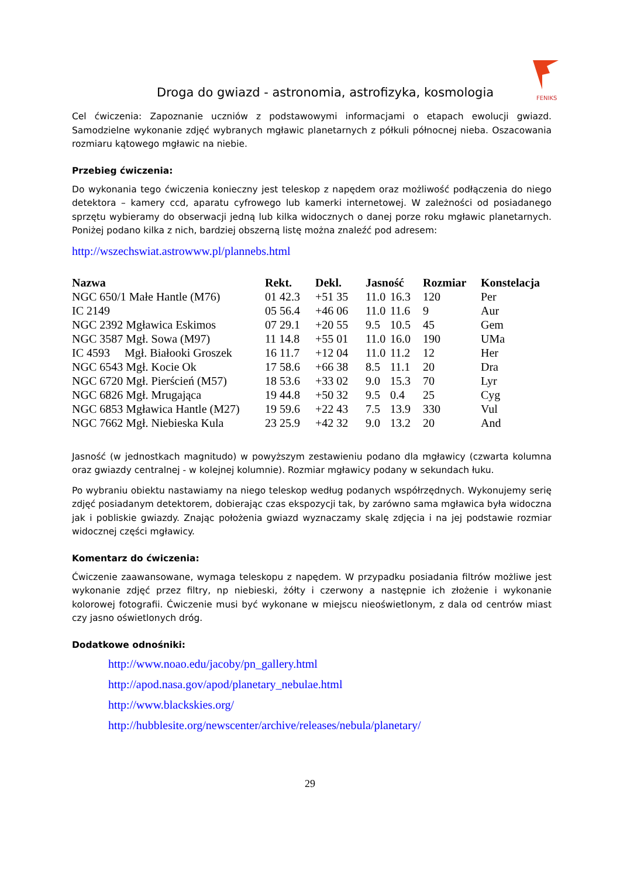FENIKS
Droga do gwiazd - astronomia, astrofizyka, kosmologia
Cel ćwiczenia: Zapoznanie uczniów z podstawowymi informacjami o etapach ewolucji gwiazd. Samodzielne wykonanie zdjęć wybranych mgławic planetarnych z półkuli północnej nieba. Oszacowania rozmiaru kątowego mgławic na niebie.
Przebieg ćwiczenia:
Do wykonania tego ćwiczenia konieczny jest teleskop z napędem oraz możliwość podłączenia do niego detektora – kamery ccd, aparatu cyfrowego lub kamerki internetowej. W zależności od posiadanego sprzętu wybieramy do obserwacji jedną lub kilka widocznych o danej porze roku mgławic planetarnych. Poniżej podano kilka z nich, bardziej obszerną listę można znaleźć pod adresem:
http://wszechswiat.astrowww.pl/plannebs.html
| Nazwa | Rekt. | Dekl. | Jasność | | Rozmiar | Konstelacja |
| --- | --- | --- | --- | --- | --- | --- |
| NGC 650/1 Małe Hantle (M76) | 01 42.3 | +51 35 | 11.0 | 16.3 | 120 | Per |
| IC 2149 | 05 56.4 | +46 06 | 11.0 | 11.6 | 9 | Aur |
| NGC 2392 Mgławica Eskimos | 07 29.1 | +20 55 | 9.5 | 10.5 | 45 | Gem |
| NGC 3587 Mgł. Sowa (M97) | 11 14.8 | +55 01 | 11.0 | 16.0 | 190 | UMa |
| IC 4593 Mgł. Białooki Groszek | 16 11.7 | +12 04 | 11.0 | 11.2 | 12 | Her |
| NGC 6543 Mgł. Kocie Ok | 17 58.6 | +66 38 | 8.5 | 11.1 | 20 | Dra |
| NGC 6720 Mgł. Pierścień (M57) | 18 53.6 | +33 02 | 9.0 | 15.3 | 70 | Lyr |
| NGC 6826 Mgł. Mrugająca | 19 44.8 | +50 32 | 9.5 | 0.4 | 25 | Cyg |
| NGC 6853 Mgławica Hantle (M27) | 19 59.6 | +22 43 | 7.5 | 13.9 | 330 | Vul |
| NGC 7662 Mgł. Niebieska Kula | 23 25.9 | +42 32 | 9.0 | 13.2 | 20 | And |
Jasność (w jednostkach magnitudo) w powyższym zestawieniu podano dla mgławicy (czwarta kolumna oraz gwiazdy centralnej - w kolejnej kolumnie). Rozmiar mgławicy podany w sekundach łuku.
Po wybraniu obiektu nastawiamy na niego teleskop według podanych współrzędnych. Wykonujemy serię zdjęć posiadanym detektorem, dobierając czas ekspozycji tak, by zarówno sama mgławica była widoczna jak i pobliskie gwiazdy. Znając położenia gwiazd wyznaczamy skalę zdjęcia i na jej podstawie rozmiar widocznej części mgławicy.
Komentarz do ćwiczenia:
Ćwiczenie zaawansowane, wymaga teleskopu z napędem. W przypadku posiadania filtrów możliwe jest wykonanie zdjęć przez filtry, np niebieski, żółty i czerwony a następnie ich złożenie i wykonanie kolorowej fotografii. Ćwiczenie musi być wykonane w miejscu nieoświetlonym, z dala od centrów miast czy jasno oświetlonych dróg.
Dodatkowe odnośniki:
http://www.noao.edu/jacoby/pn_gallery.html
http://apod.nasa.gov/apod/planetary_nebulae.html
http://www.blackskies.org/
http://hubblesite.org/newscenter/archive/releases/nebula/planetary/
29